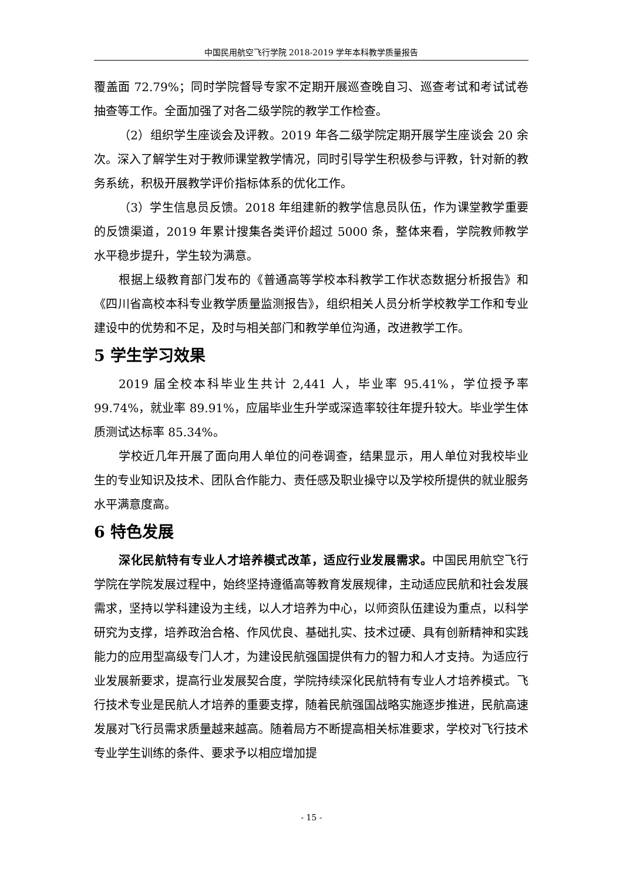中国民用航空飞行学院 2018-2019 学年本科教学质量报告
覆盖面 72.79%；同时学院督导专家不定期开展巡查晚自习、巡查考试和考试试卷抽查等工作。全面加强了对各二级学院的教学工作检查。
（2）组织学生座谈会及评教。2019 年各二级学院定期开展学生座谈会 20 余次。深入了解学生对于教师课堂教学情况，同时引导学生积极参与评教，针对新的教务系统，积极开展教学评价指标体系的优化工作。
（3）学生信息员反馈。2018 年组建新的教学信息员队伍，作为课堂教学重要的反馈渠道，2019 年累计搜集各类评价超过 5000 条，整体来看，学院教师教学水平稳步提升，学生较为满意。
根据上级教育部门发布的《普通高等学校本科教学工作状态数据分析报告》和《四川省高校本科专业教学质量监测报告》，组织相关人员分析学校教学工作和专业建设中的优势和不足，及时与相关部门和教学单位沟通，改进教学工作。
5 学生学习效果
2019 届全校本科毕业生共计 2,441 人，毕业率 95.41%，学位授予率 99.74%，就业率 89.91%，应届毕业生升学或深造率较往年提升较大。毕业学生体质测试达标率 85.34%。
学校近几年开展了面向用人单位的问卷调查，结果显示，用人单位对我校毕业生的专业知识及技术、团队合作能力、责任感及职业操守以及学校所提供的就业服务水平满意度高。
6 特色发展
深化民航特有专业人才培养模式改革，适应行业发展需求。中国民用航空飞行学院在学院发展过程中，始终坚持遵循高等教育发展规律，主动适应民航和社会发展需求，坚持以学科建设为主线，以人才培养为中心，以师资队伍建设为重点，以科学研究为支撑，培养政治合格、作风优良、基础扎实、技术过硬、具有创新精神和实践能力的应用型高级专门人才，为建设民航强国提供有力的智力和人才支持。为适应行业发展新要求，提高行业发展契合度，学院持续深化民航特有专业人才培养模式。飞行技术专业是民航人才培养的重要支撑，随着民航强国战略实施逐步推进，民航高速发展对飞行员需求质量越来越高。随着局方不断提高相关标准要求，学校对飞行技术专业学生训练的条件、要求予以相应增加提
- 15 -